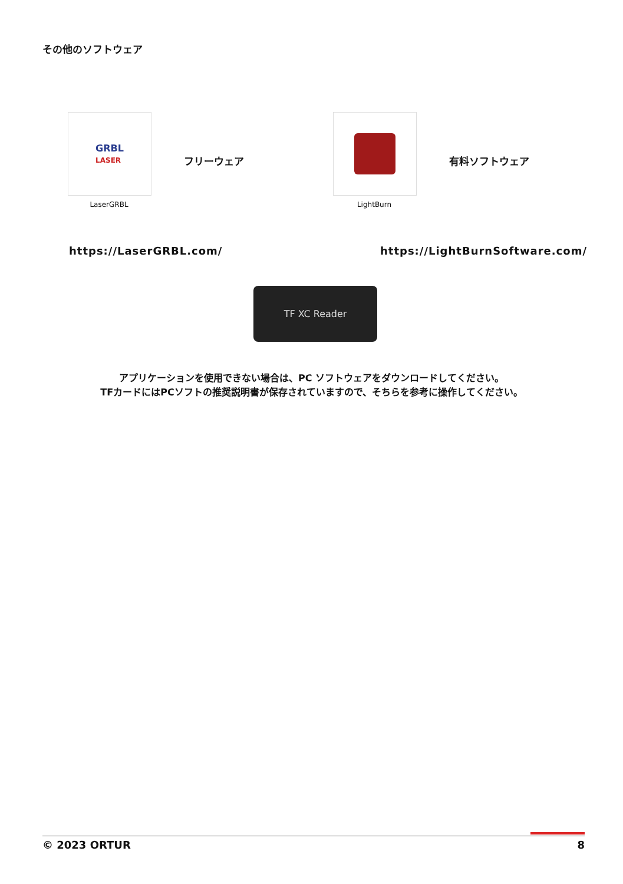その他のソフトウェア
GRBL
LASER
LaserGRBL
フリーウェア
LightBurn
有料ソフトウェア
https://LaserGRBL.com/ https://LightBurnSoftware.com/
TF XC Reader
アプリケーションを使用できない場合は、PC ソフトウェアをダウンロードしてください。
TFカードにはPCソフトの推奨説明書が保存されていますので、そちらを参考に操作してください。
© 2023 ORTUR 8